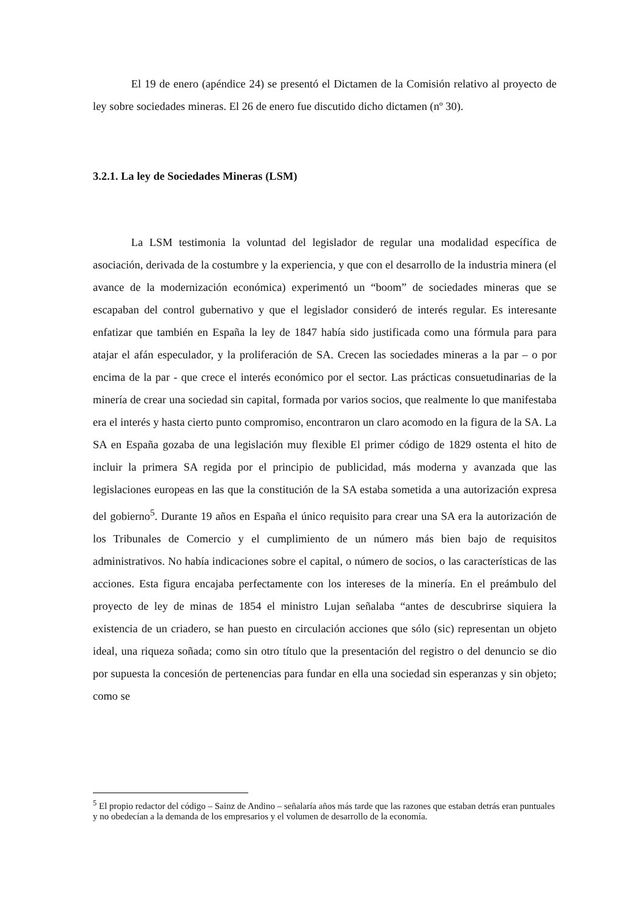El 19 de enero (apéndice 24) se presentó el Dictamen de la Comisión relativo al proyecto de ley sobre sociedades mineras. El 26 de enero fue discutido dicho dictamen (nº 30).
3.2.1. La ley de Sociedades Mineras (LSM)
La LSM testimonia la voluntad del legislador de regular una modalidad específica de asociación, derivada de la costumbre y la experiencia, y que con el desarrollo de la industria minera (el avance de la modernización económica) experimentó un “boom” de sociedades mineras que se escapaban del control gubernativo y que el legislador consideró de interés regular. Es interesante enfatizar que también en España la ley de 1847 había sido justificada como una fórmula para para atajar el afán especulador, y la proliferación de SA. Crecen las sociedades mineras a la par – o por encima de la par - que crece el interés económico por el sector. Las prácticas consuetudinarias de la minería de crear una sociedad sin capital, formada por varios socios, que realmente lo que manifestaba era el interés y hasta cierto punto compromiso, encontraron un claro acomodo en la figura de la SA. La SA en España gozaba de una legislación muy flexible El primer código de 1829 ostenta el hito de incluir la primera SA regida por el principio de publicidad, más moderna y avanzada que las legislaciones europeas en las que la constitución de la SA estaba sometida a una autorización expresa del gobierno<sup>5</sup>. Durante 19 años en España el único requisito para crear una SA era la autorización de los Tribunales de Comercio y el cumplimiento de un número más bien bajo de requisitos administrativos. No había indicaciones sobre el capital, o número de socios, o las características de las acciones. Esta figura encajaba perfectamente con los intereses de la minería. En el preámbulo del proyecto de ley de minas de 1854 el ministro Lujan señalaba “antes de descubrirse siquiera la existencia de un criadero, se han puesto en circulación acciones que sólo (sic) representan un objeto ideal, una riqueza soñada; como sin otro título que la presentación del registro o del denuncio se dio por supuesta la concesión de pertenencias para fundar en ella una sociedad sin esperanzas y sin objeto; como se
<sup>5</sup> El propio redactor del código – Sainz de Andino – señalaría años más tarde que las razones que estaban detrás eran puntuales y no obedecían a la demanda de los empresarios y el volumen de desarrollo de la economía.